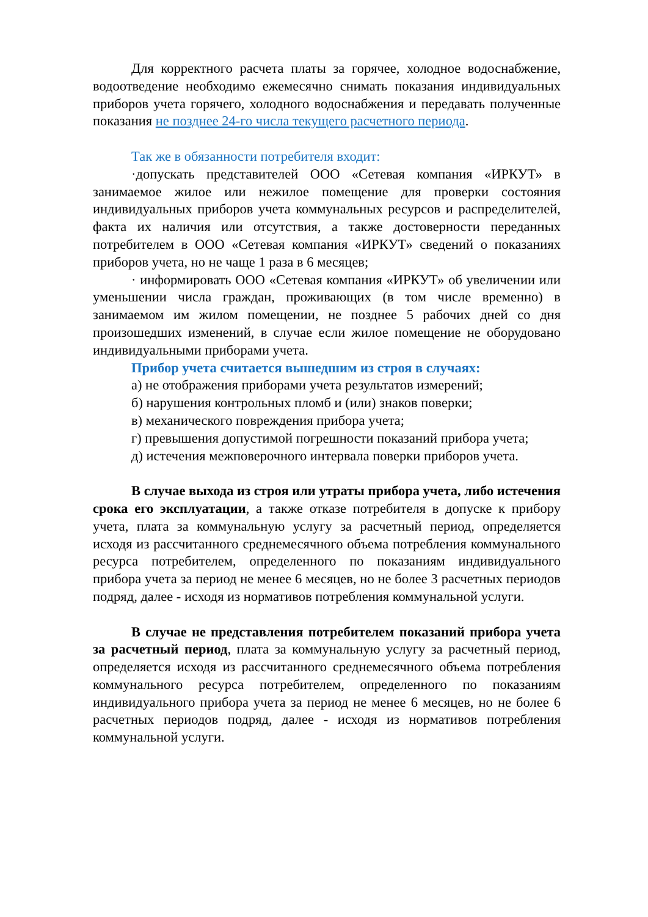Для корректного расчета платы за горячее, холодное водоснабжение, водоотведение необходимо ежемесячно снимать показания индивидуальных приборов учета горячего, холодного водоснабжения и передавать полученные показания не позднее 24-го числа текущего расчетного периода.
Так же в обязанности потребителя входит:
·допускать представителей ООО «Сетевая компания «ИРКУТ» в занимаемое жилое или нежилое помещение для проверки состояния индивидуальных приборов учета коммунальных ресурсов и распределителей, факта их наличия или отсутствия, а также достоверности переданных потребителем в ООО «Сетевая компания «ИРКУТ» сведений о показаниях приборов учета, но не чаще 1 раза в 6 месяцев;
· информировать ООО «Сетевая компания «ИРКУТ» об увеличении или уменьшении числа граждан, проживающих (в том числе временно) в занимаемом им жилом помещении, не позднее 5 рабочих дней со дня произошедших изменений, в случае если жилое помещение не оборудовано индивидуальными приборами учета.
Прибор учета считается вышедшим из строя в случаях:
а) не отображения приборами учета результатов измерений;
б) нарушения контрольных пломб и (или) знаков поверки;
в) механического повреждения прибора учета;
г) превышения допустимой погрешности показаний прибора учета;
д) истечения межповерочного интервала поверки приборов учета.
В случае выхода из строя или утраты прибора учета, либо истечения срока его эксплуатации, а также отказе потребителя в допуске к прибору учета, плата за коммунальную услугу за расчетный период, определяется исходя из рассчитанного среднемесячного объема потребления коммунального ресурса потребителем, определенного по показаниям индивидуального прибора учета за период не менее 6 месяцев, но не более 3 расчетных периодов подряд, далее - исходя из нормативов потребления коммунальной услуги.
В случае не представления потребителем показаний прибора учета за расчетный период, плата за коммунальную услугу за расчетный период, определяется исходя из рассчитанного среднемесячного объема потребления коммунального ресурса потребителем, определенного по показаниям индивидуального прибора учета за период не менее 6 месяцев, но не более 6 расчетных периодов подряд, далее - исходя из нормативов потребления коммунальной услуги.